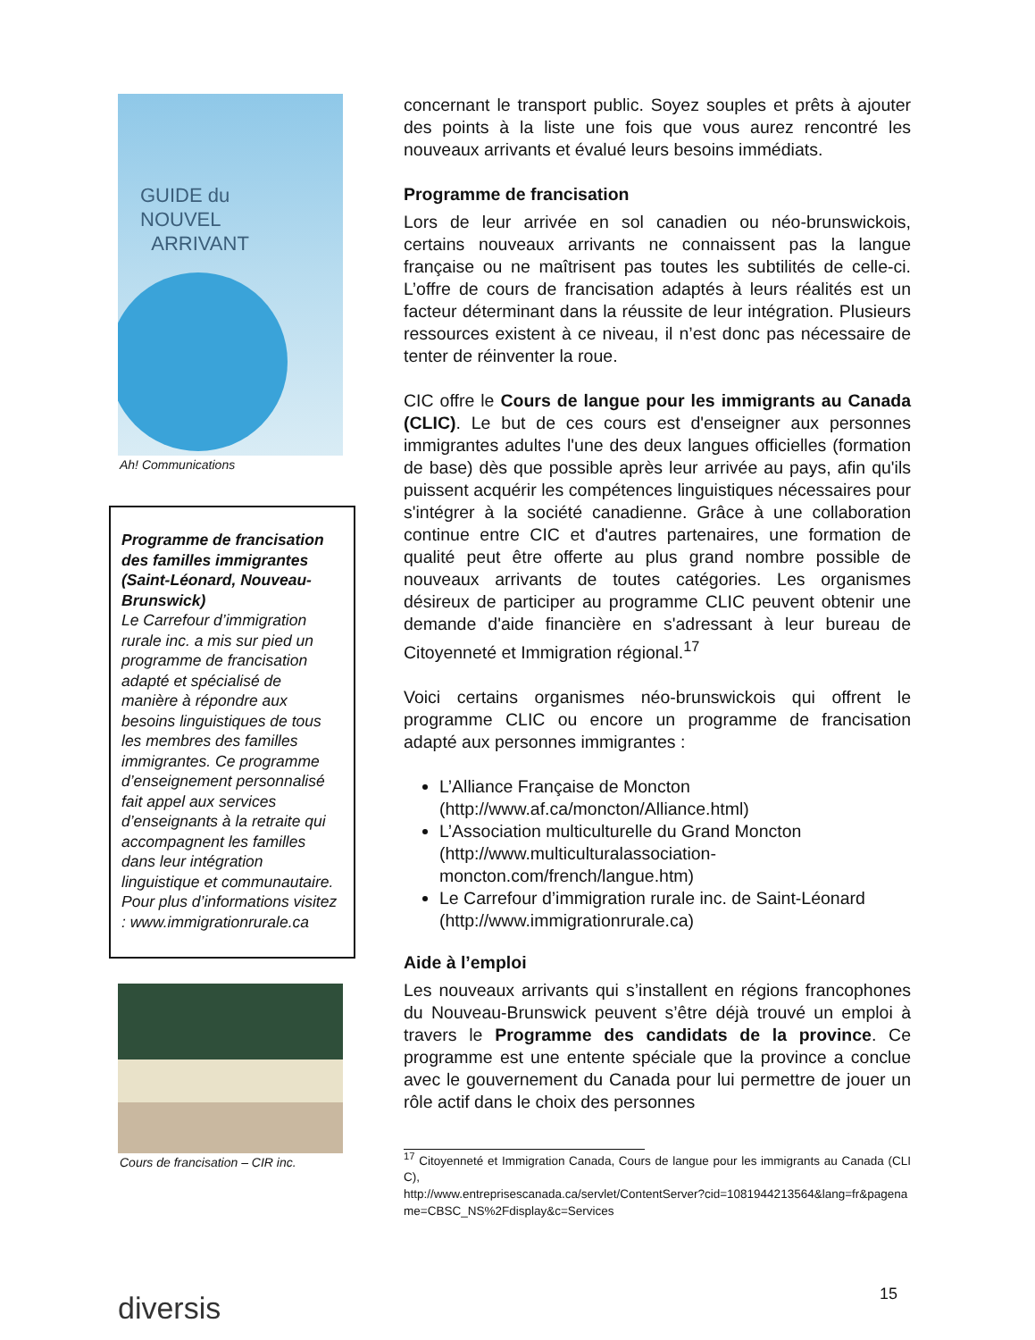GUIDE du
NOUVEL
ARRIVANT
Ah! Communications
Programme de francisation des familles immigrantes (Saint-Léonard, Nouveau-Brunswick)
Le Carrefour d’immigration rurale inc. a mis sur pied un programme de francisation adapté et spécialisé de manière à répondre aux besoins linguistiques de tous les membres des familles immigrantes. Ce programme d’enseignement personnalisé fait appel aux services d’enseignants à la retraite qui accompagnent les familles dans leur intégration linguistique et communautaire. Pour plus d’informations visitez : www.immigrationrurale.ca
Cours de francisation – CIR inc.
concernant le transport public. Soyez souples et prêts à ajouter des points à la liste une fois que vous aurez rencontré les nouveaux arrivants et évalué leurs besoins immédiats.
Programme de francisation
Lors de leur arrivée en sol canadien ou néo-brunswickois, certains nouveaux arrivants ne connaissent pas la langue française ou ne maîtrisent pas toutes les subtilités de celle-ci. L’offre de cours de francisation adaptés à leurs réalités est un facteur déterminant dans la réussite de leur intégration. Plusieurs ressources existent à ce niveau, il n’est donc pas nécessaire de tenter de réinventer la roue.
CIC offre le Cours de langue pour les immigrants au Canada (CLIC). Le but de ces cours est d'enseigner aux personnes immigrantes adultes l'une des deux langues officielles (formation de base) dès que possible après leur arrivée au pays, afin qu'ils puissent acquérir les compétences linguistiques nécessaires pour s'intégrer à la société canadienne. Grâce à une collaboration continue entre CIC et d'autres partenaires, une formation de qualité peut être offerte au plus grand nombre possible de nouveaux arrivants de toutes catégories. Les organismes désireux de participer au programme CLIC peuvent obtenir une demande d'aide financière en s'adressant à leur bureau de Citoyenneté et Immigration régional.<sup>17</sup>
Voici certains organismes néo-brunswickois qui offrent le programme CLIC ou encore un programme de francisation adapté aux personnes immigrantes :
L’Alliance Française de Moncton (http://www.af.ca/moncton/Alliance.html)
L’Association multiculturelle du Grand Moncton (http://www.multiculturalassociation-moncton.com/french/langue.htm)
Le Carrefour d’immigration rurale inc. de Saint-Léonard (http://www.immigrationrurale.ca)
Aide à l’emploi
Les nouveaux arrivants qui s’installent en régions francophones du Nouveau-Brunswick peuvent s’être déjà trouvé un emploi à travers le Programme des candidats de la province. Ce programme est une entente spéciale que la province a conclue avec le gouvernement du Canada pour lui permettre de jouer un rôle actif dans le choix des personnes
<sup>17</sup> Citoyenneté et Immigration Canada, Cours de langue pour les immigrants au Canada (CLIC),
http://www.entreprisescanada.ca/servlet/ContentServer?cid=1081944213564&lang=fr&pagename=CBSC_NS%2Fdisplay&c=Services
diversis 15